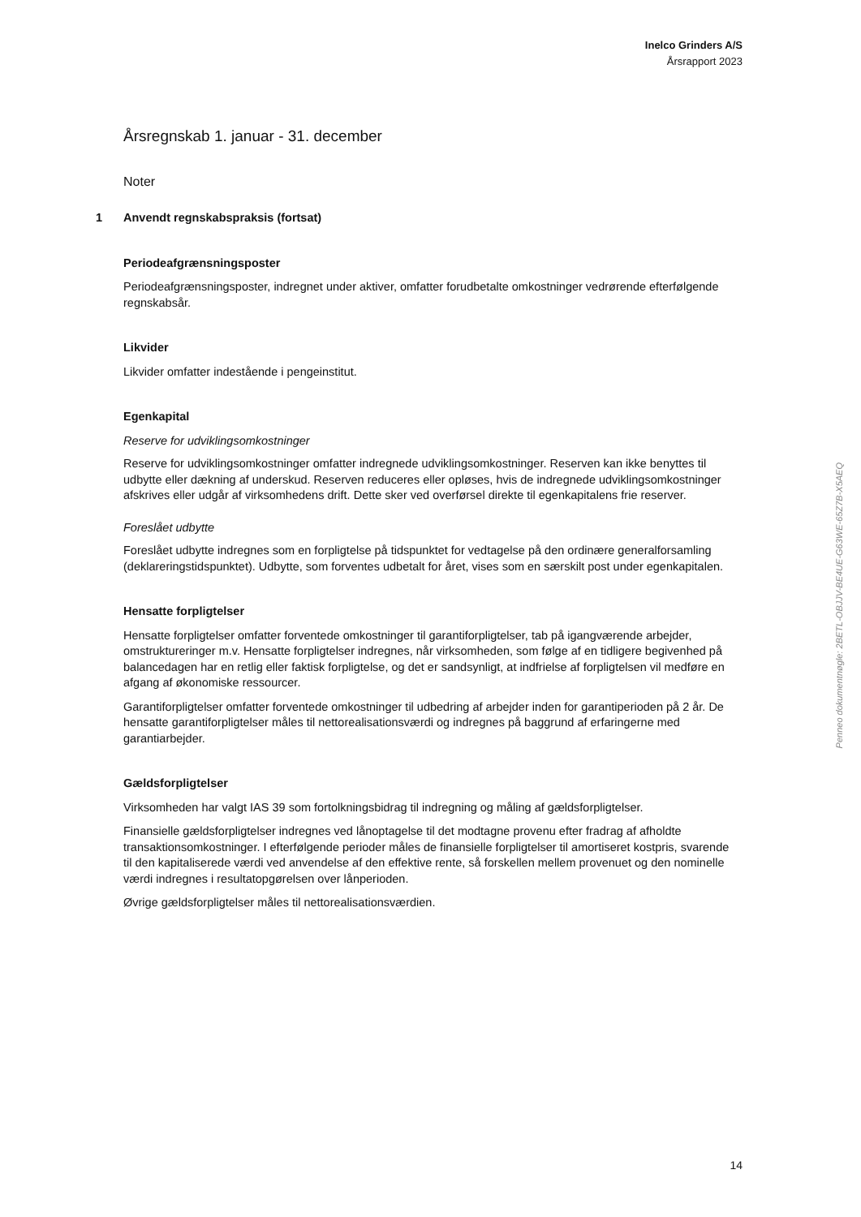Inelco Grinders A/S
Årsrapport 2023
Årsregnskab 1. januar - 31. december
Noter
1 Anvendt regnskabspraksis (fortsat)
Periodeafgrænsningsposter
Periodeafgrænsningsposter, indregnet under aktiver, omfatter forudbetalte omkostninger vedrørende efterfølgende regnskabsår.
Likvider
Likvider omfatter indestående i pengeinstitut.
Egenkapital
Reserve for udviklingsomkostninger
Reserve for udviklingsomkostninger omfatter indregnede udviklingsomkostninger. Reserven kan ikke benyttes til udbytte eller dækning af underskud. Reserven reduceres eller opløses, hvis de indregnede udviklingsomkostninger afskrives eller udgår af virksomhedens drift. Dette sker ved overførsel direkte til egenkapitalens frie reserver.
Foreslået udbytte
Foreslået udbytte indregnes som en forpligtelse på tidspunktet for vedtagelse på den ordinære generalforsamling (deklareringstidspunktet). Udbytte, som forventes udbetalt for året, vises som en særskilt post under egenkapitalen.
Hensatte forpligtelser
Hensatte forpligtelser omfatter forventede omkostninger til garantiforpligtelser, tab på igangværende arbejder, omstruktureringer m.v. Hensatte forpligtelser indregnes, når virksomheden, som følge af en tidligere begivenhed på balancedagen har en retlig eller faktisk forpligtelse, og det er sandsynligt, at indfrielse af forpligtelsen vil medføre en afgang af økonomiske ressourcer.
Garantiforpligtelser omfatter forventede omkostninger til udbedring af arbejder inden for garantiperioden på 2 år. De hensatte garantiforpligtelser måles til nettorealisationsværdi og indregnes på baggrund af erfaringerne med garantiarbejder.
Gældsforpligtelser
Virksomheden har valgt IAS 39 som fortolkningsbidrag til indregning og måling af gældsforpligtelser.
Finansielle gældsforpligtelser indregnes ved lånoptagelse til det modtagne provenu efter fradrag af afholdte transaktionsomkostninger. I efterfølgende perioder måles de finansielle forpligtelser til amortiseret kostpris, svarende til den kapitaliserede værdi ved anvendelse af den effektive rente, så forskellen mellem provenuet og den nominelle værdi indregnes i resultatopgørelsen over lånperioden.
Øvrige gældsforpligtelser måles til nettorealisationsværdien.
Penneo dokumentnøgle: 2BETL-OBJJV-BE4UE-G63WE-65Z7B-X5AEQ
14